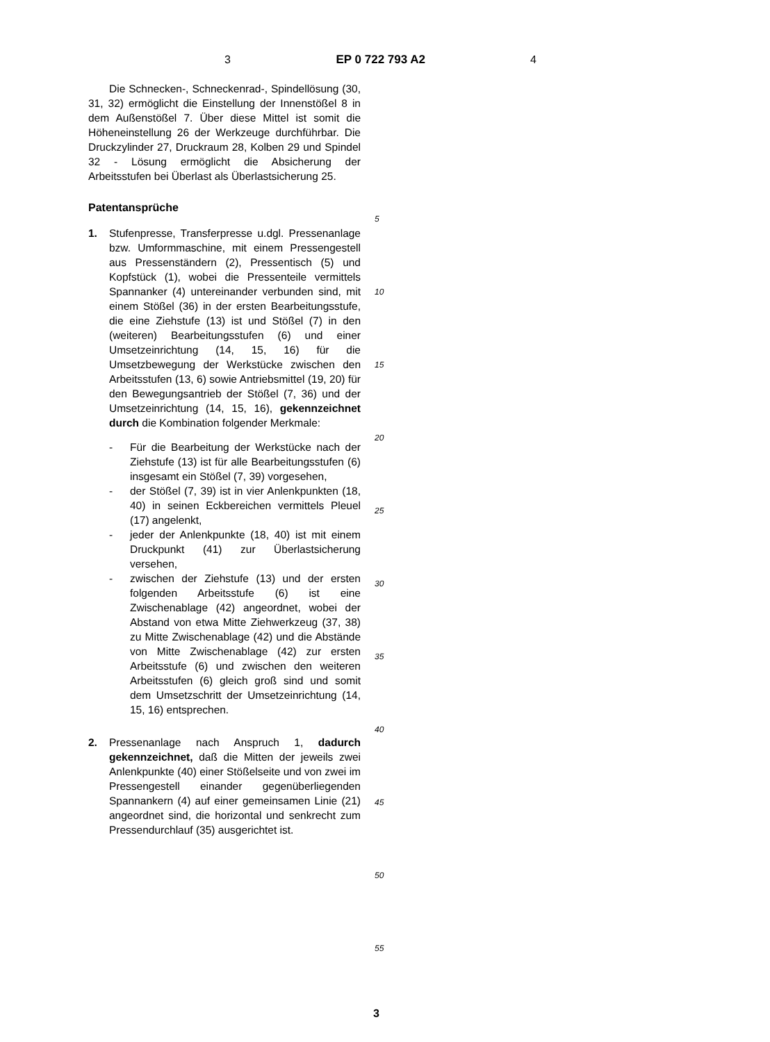3 EP 0 722 793 A2 4
Die Schnecken-, Schneckenrad-, Spindellösung (30, 31, 32) ermöglicht die Einstellung der Innenstößel 8 in dem Außenstößel 7. Über diese Mittel ist somit die Höheneinstellung 26 der Werkzeuge durchführbar. Die Druckzylinder 27, Druckraum 28, Kolben 29 und Spindel 32 - Lösung ermöglicht die Absicherung der Arbeitsstufen bei Überlast als Überlastsicherung 25.
Patentansprüche
1. Stufenpresse, Transferpresse u.dgl. Pressenanlage bzw. Umformmaschine, mit einem Pressengestell aus Pressenständern (2), Pressentisch (5) und Kopfstück (1), wobei die Pressenteile vermittels Spannanker (4) untereinander verbunden sind, mit einem Stößel (36) in der ersten Bearbeitungsstufe, die eine Ziehstufe (13) ist und Stößel (7) in den (weiteren) Bearbeitungsstufen (6) und einer Umsetzeinrichtung (14, 15, 16) für die Umsetzbewegung der Werkstücke zwischen den Arbeitsstufen (13, 6) sowie Antriebsmittel (19, 20) für den Bewegungsantrieb der Stößel (7, 36) und der Umsetzeinrichtung (14, 15, 16), gekennzeichnet durch die Kombination folgender Merkmale:
- Für die Bearbeitung der Werkstücke nach der Ziehstufe (13) ist für alle Bearbeitungsstufen (6) insgesamt ein Stößel (7, 39) vorgesehen,
- der Stößel (7, 39) ist in vier Anlenkpunkten (18, 40) in seinen Eckbereichen vermittels Pleuel (17) angelenkt,
- jeder der Anlenkpunkte (18, 40) ist mit einem Druckpunkt (41) zur Überlastsicherung versehen,
- zwischen der Ziehstufe (13) und der ersten folgenden Arbeitsstufe (6) ist eine Zwischenablage (42) angeordnet, wobei der Abstand von etwa Mitte Ziehwerkzeug (37, 38) zu Mitte Zwischenablage (42) und die Abstände von Mitte Zwischenablage (42) zur ersten Arbeitsstufe (6) und zwischen den weiteren Arbeitsstufen (6) gleich groß sind und somit dem Umsetzschritt der Umsetzeinrichtung (14, 15, 16) entsprechen.
2. Pressenanlage nach Anspruch 1, dadurch gekennzeichnet, daß die Mitten der jeweils zwei Anlenkpunkte (40) einer Stößelseite und von zwei im Pressengestell einander gegenüberliegenden Spannankern (4) auf einer gemeinsamen Linie (21) angeordnet sind, die horizontal und senkrecht zum Pressendurchlauf (35) ausgerichtet ist.
5
10
15
20
25
30
35
40
45
50
55
3